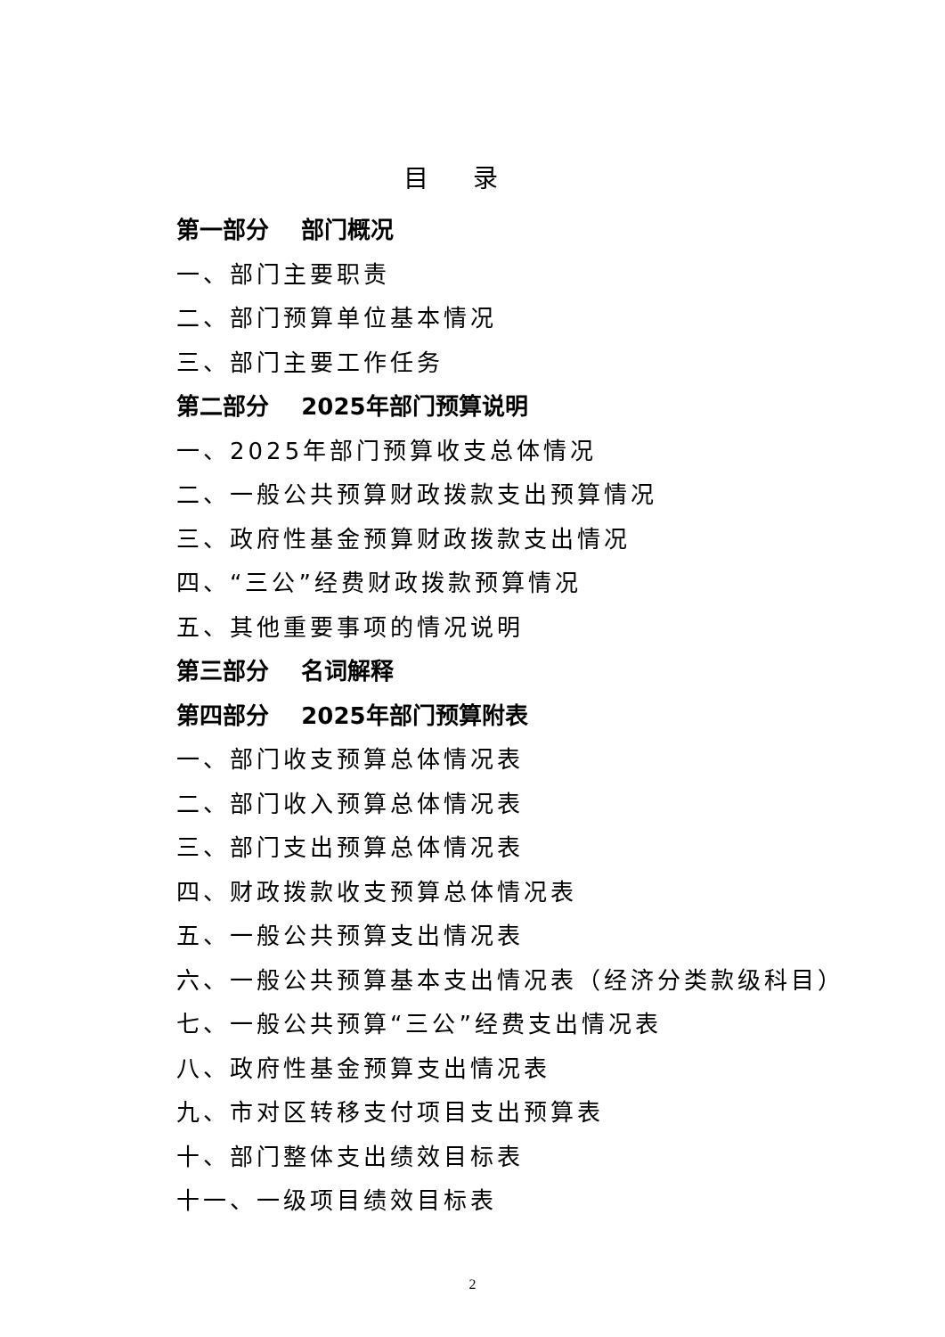目录
第一部分 部门概况
一、部门主要职责
二、部门预算单位基本情况
三、部门主要工作任务
第二部分 2025年部门预算说明
一、2025年部门预算收支总体情况
二、一般公共预算财政拨款支出预算情况
三、政府性基金预算财政拨款支出情况
四、“三公”经费财政拨款预算情况
五、其他重要事项的情况说明
第三部分 名词解释
第四部分 2025年部门预算附表
一、部门收支预算总体情况表
二、部门收入预算总体情况表
三、部门支出预算总体情况表
四、财政拨款收支预算总体情况表
五、一般公共预算支出情况表
六、一般公共预算基本支出情况表（经济分类款级科目）
七、一般公共预算“三公”经费支出情况表
八、政府性基金预算支出情况表
九、市对区转移支付项目支出预算表
十、部门整体支出绩效目标表
十一、一级项目绩效目标表
2